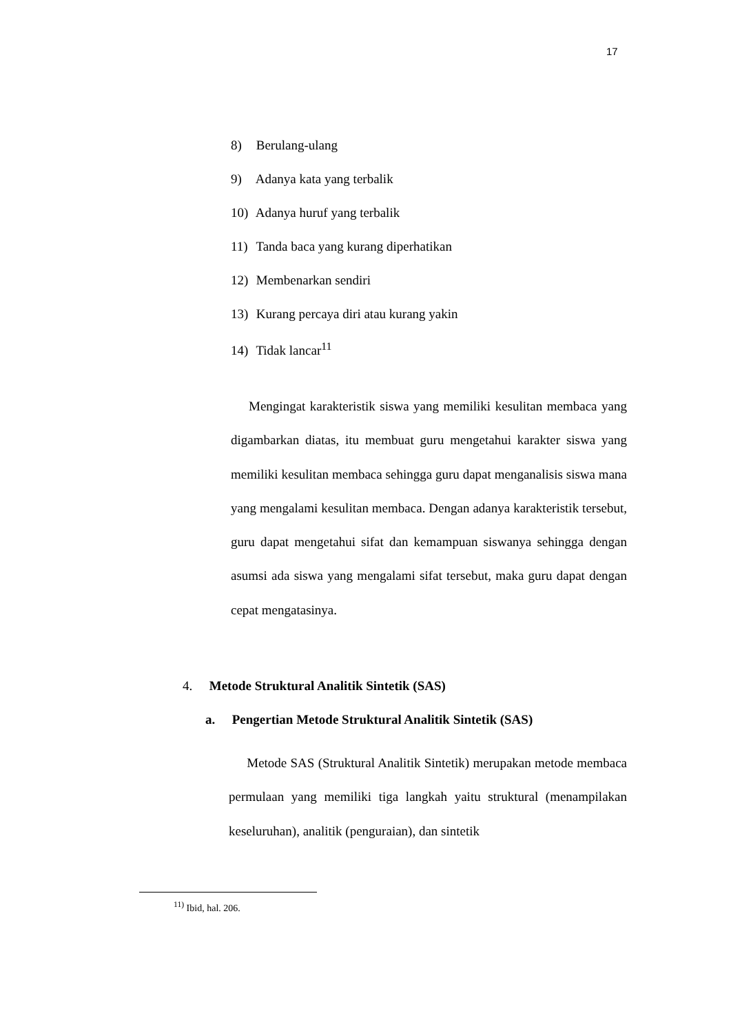17
8) Berulang-ulang
9) Adanya kata yang terbalik
10) Adanya huruf yang terbalik
11) Tanda baca yang kurang diperhatikan
12) Membenarkan sendiri
13) Kurang percaya diri atau kurang yakin
14) Tidak lancar<sup>11</sup>
Mengingat karakteristik siswa yang memiliki kesulitan membaca yang digambarkan diatas, itu membuat guru mengetahui karakter siswa yang memiliki kesulitan membaca sehingga guru dapat menganalisis siswa mana yang mengalami kesulitan membaca. Dengan adanya karakteristik tersebut, guru dapat mengetahui sifat dan kemampuan siswanya sehingga dengan asumsi ada siswa yang mengalami sifat tersebut, maka guru dapat dengan cepat mengatasinya.
4. Metode Struktural Analitik Sintetik (SAS)
a. Pengertian Metode Struktural Analitik Sintetik (SAS)
Metode SAS (Struktural Analitik Sintetik) merupakan metode membaca permulaan yang memiliki tiga langkah yaitu struktural (menampilakan keseluruhan), analitik (penguraian), dan sintetik
<sup>11)</sup> Ibid, hal. 206.